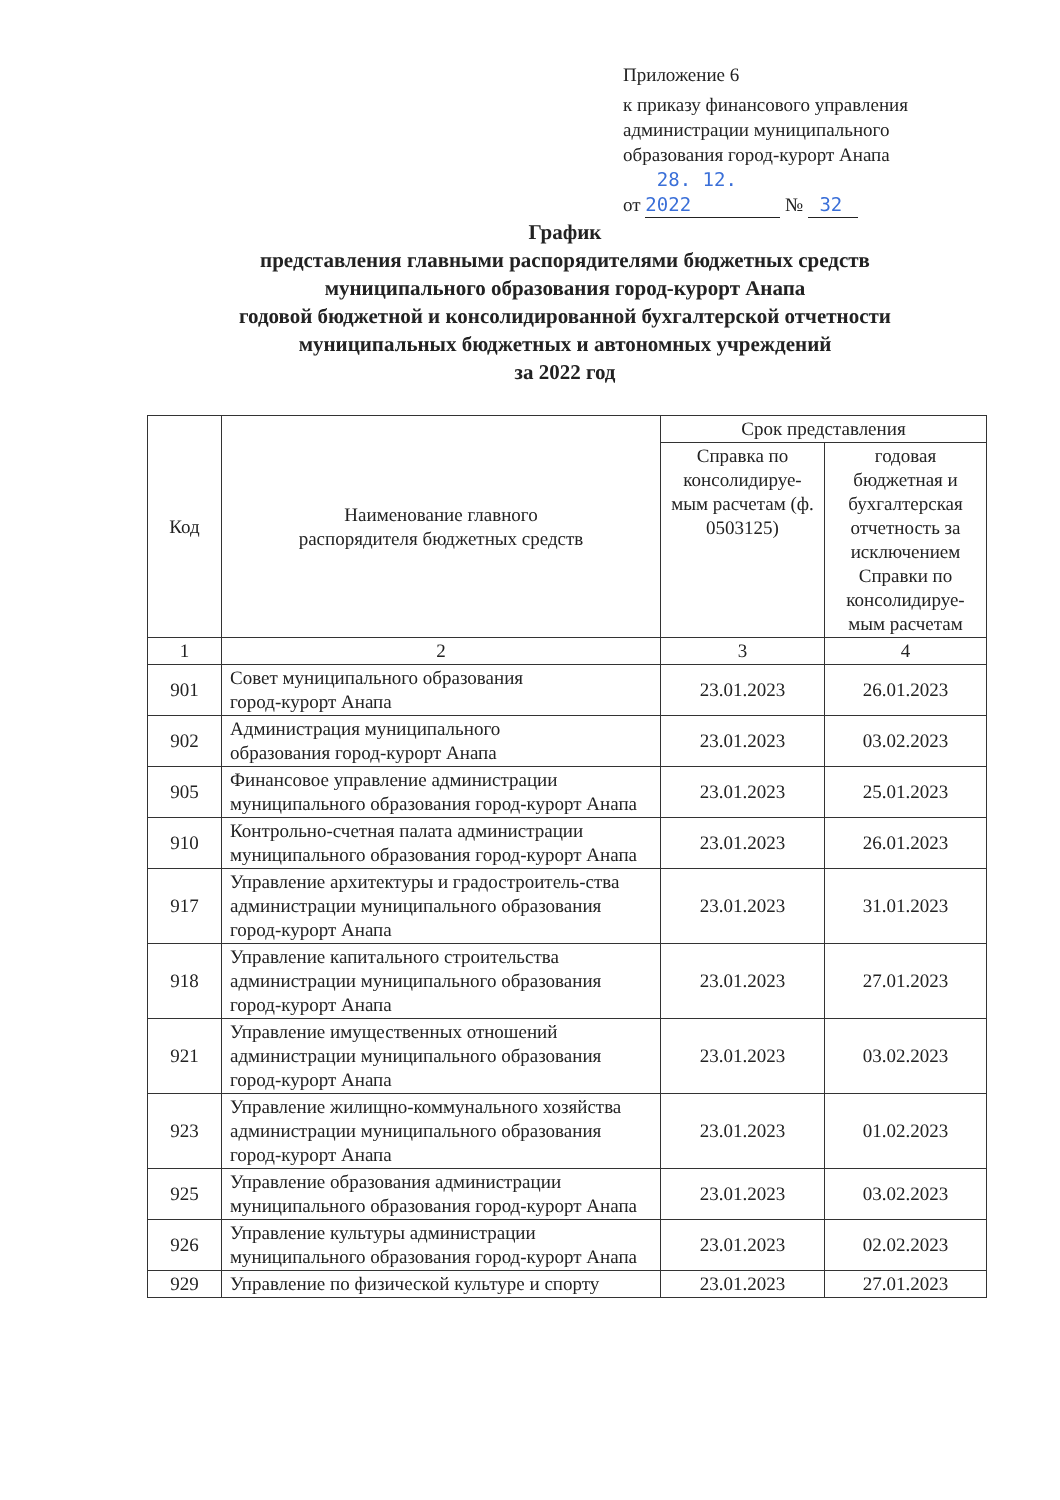Приложение 6
к приказу финансового управления
администрации муниципального
образования город-курорт Анапа
от 28. 12. 2022 № 32
График
представления главными распорядителями бюджетных средств
муниципального образования город-курорт Анапа
годовой бюджетной и консолидированной бухгалтерской отчетности
муниципальных бюджетных и автономных учреждений
за 2022 год
| Код | Наименование главного распорядителя бюджетных средств | Срок представления | |
| --- | --- | --- | --- |
| | | Справка по консолидируе-мым расчетам (ф. 0503125) | годовая бюджетная и бухгалтерская отчетность за исключением Справки по консолидируе-мым расчетам |
| 1 | 2 | 3 | 4 |
| 901 | Совет муниципального образования город-курорт Анапа | 23.01.2023 | 26.01.2023 |
| 902 | Администрация муниципального образования город-курорт Анапа | 23.01.2023 | 03.02.2023 |
| 905 | Финансовое управление администрации муниципального образования город-курорт Анапа | 23.01.2023 | 25.01.2023 |
| 910 | Контрольно-счетная палата администрации муниципального образования город-курорт Анапа | 23.01.2023 | 26.01.2023 |
| 917 | Управление архитектуры и градостроитель-ства администрации муниципального образования город-курорт Анапа | 23.01.2023 | 31.01.2023 |
| 918 | Управление капитального строительства администрации муниципального образования город-курорт Анапа | 23.01.2023 | 27.01.2023 |
| 921 | Управление имущественных отношений администрации муниципального образования город-курорт Анапа | 23.01.2023 | 03.02.2023 |
| 923 | Управление жилищно-коммунального хозяйства администрации муниципального образования город-курорт Анапа | 23.01.2023 | 01.02.2023 |
| 925 | Управление образования администрации муниципального образования город-курорт Анапа | 23.01.2023 | 03.02.2023 |
| 926 | Управление культуры администрации муниципального образования город-курорт Анапа | 23.01.2023 | 02.02.2023 |
| 929 | Управление по физической культуре и спорту | 23.01.2023 | 27.01.2023 |